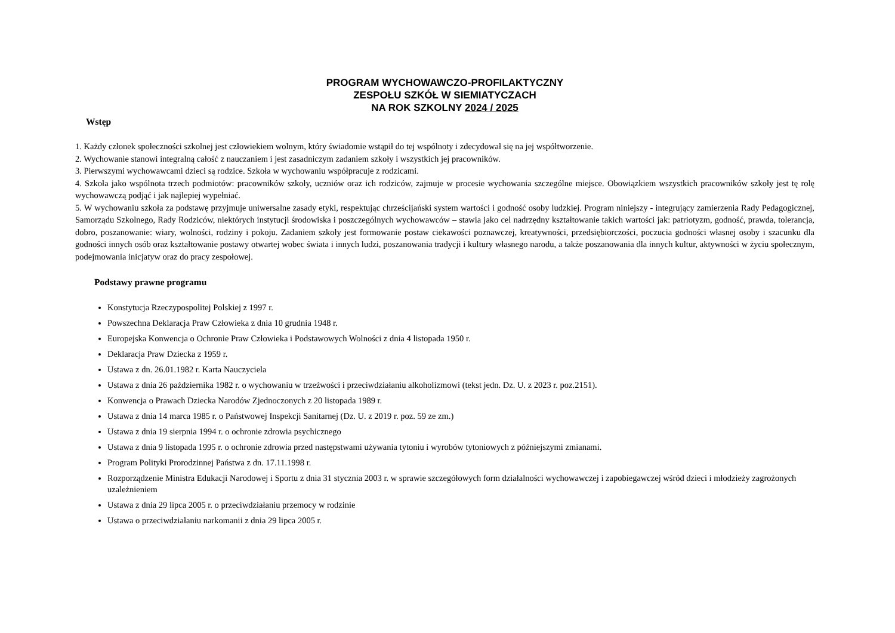PROGRAM WYCHOWAWCZO-PROFILAKTYCZNY
ZESPOŁU SZKÓŁ W SIEMIATYCZACH
NA ROK SZKOLNY 2024 / 2025
Wstęp
1. Każdy członek społeczności szkolnej jest człowiekiem wolnym, który świadomie wstąpił do tej wspólnoty i zdecydował się na jej współtworzenie.
2. Wychowanie stanowi integralną całość z nauczaniem i jest zasadniczym zadaniem szkoły i wszystkich jej pracowników.
3. Pierwszymi wychowawcami dzieci są rodzice. Szkoła w wychowaniu współpracuje z rodzicami.
4. Szkoła jako wspólnota trzech podmiotów: pracowników szkoły, uczniów oraz ich rodziców, zajmuje w procesie wychowania szczególne miejsce. Obowiązkiem wszystkich pracowników szkoły jest tę rolę wychowawczą podjąć i jak najlepiej wypełniać.
5. W wychowaniu szkoła za podstawę przyjmuje uniwersalne zasady etyki, respektując chrześcijański system wartości i godność osoby ludzkiej. Program niniejszy - integrujący zamierzenia Rady Pedagogicznej, Samorządu Szkolnego, Rady Rodziców, niektórych instytucji środowiska i poszczególnych wychowawców – stawia jako cel nadrzędny kształtowanie takich wartości jak: patriotyzm, godność, prawda, tolerancja, dobro, poszanowanie: wiary, wolności, rodziny i pokoju. Zadaniem szkoły jest formowanie postaw ciekawości poznawczej, kreatywności, przedsiębiorczości, poczucia godności własnej osoby i szacunku dla godności innych osób oraz kształtowanie postawy otwartej wobec świata i innych ludzi, poszanowania tradycji i kultury własnego narodu, a także poszanowania dla innych kultur, aktywności w życiu społecznym, podejmowania inicjatyw oraz do pracy zespołowej.
Podstawy prawne programu
Konstytucja Rzeczypospolitej Polskiej z 1997 r.
Powszechna Deklaracja Praw Człowieka z dnia 10 grudnia 1948 r.
Europejska Konwencja o Ochronie Praw Człowieka i Podstawowych Wolności z dnia 4 listopada 1950 r.
Deklaracja Praw Dziecka z 1959 r.
Ustawa z dn. 26.01.1982 r. Karta Nauczyciela
Ustawa z dnia 26 października 1982 r. o wychowaniu w trzeźwości i przeciwdziałaniu alkoholizmowi (tekst jedn. Dz. U. z 2023 r. poz.2151).
Konwencja o Prawach Dziecka Narodów Zjednoczonych z 20 listopada 1989 r.
Ustawa z dnia 14 marca 1985 r. o Państwowej Inspekcji Sanitarnej (Dz. U. z 2019 r. poz. 59 ze zm.)
Ustawa z dnia 19 sierpnia 1994 r. o ochronie zdrowia psychicznego
Ustawa z dnia 9 listopada 1995 r. o ochronie zdrowia przed następstwami używania tytoniu i wyrobów tytoniowych z późniejszymi zmianami.
Program Polityki Prorodzinnej Państwa z dn. 17.11.1998 r.
Rozporządzenie Ministra Edukacji Narodowej i Sportu z dnia 31 stycznia 2003 r. w sprawie szczegółowych form działalności wychowawczej i zapobiegawczej wśród dzieci i młodzieży zagrożonych uzależnieniem
Ustawa z dnia 29 lipca 2005 r. o przeciwdziałaniu przemocy w rodzinie
Ustawa o przeciwdziałaniu narkomanii z dnia 29 lipca 2005 r.